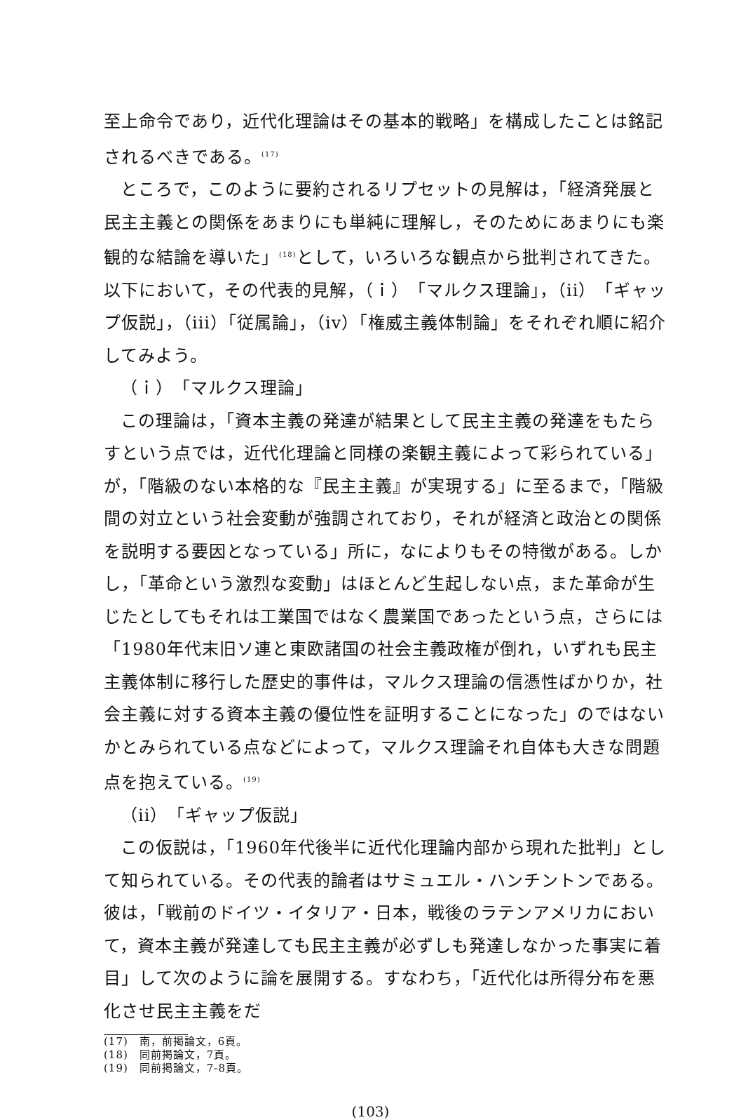至上命令であり，近代化理論はその基本的戦略」を構成したことは銘記されるべきである。<sup>(17)</sup>
ところで，このように要約されるリプセットの見解は，「経済発展と民主主義との関係をあまりにも単純に理解し，そのためにあまりにも楽観的な結論を導いた」<sup>(18)</sup>として，いろいろな観点から批判されてきた。以下において，その代表的見解，（ｉ）「マルクス理論」，（ii）「ギャップ仮説」，（iii）「従属論」，（iv）「権威主義体制論」をそれぞれ順に紹介してみよう。
（ｉ）「マルクス理論」
この理論は，「資本主義の発達が結果として民主主義の発達をもたらすという点では，近代化理論と同様の楽観主義によって彩られている」が，「階級のない本格的な『民主主義』が実現する」に至るまで，「階級間の対立という社会変動が強調されており，それが経済と政治との関係を説明する要因となっている」所に，なによりもその特徴がある。しかし，「革命という激烈な変動」はほとんど生起しない点，また革命が生じたとしてもそれは工業国ではなく農業国であったという点，さらには「1980年代末旧ソ連と東欧諸国の社会主義政権が倒れ，いずれも民主主義体制に移行した歴史的事件は，マルクス理論の信憑性ばかりか，社会主義に対する資本主義の優位性を証明することになった」のではないかとみられている点などによって，マルクス理論それ自体も大きな問題点を抱えている。<sup>(19)</sup>
（ii）「ギャップ仮説」
この仮説は，「1960年代後半に近代化理論内部から現れた批判」として知られている。その代表的論者はサミュエル・ハンチントンである。彼は，「戦前のドイツ・イタリア・日本，戦後のラテンアメリカにおいて，資本主義が発達しても民主主義が必ずしも発達しなかった事実に着目」して次のように論を展開する。すなわち，「近代化は所得分布を悪化させ民主主義をだ
(17)　南，前掲論文，6頁。
(18)　同前掲論文，7頁。
(19)　同前掲論文，7-8頁。
(103)